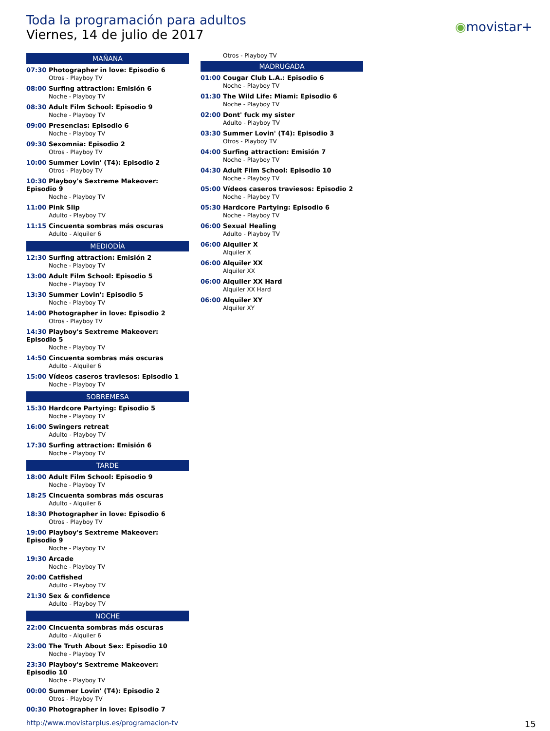Toda la programación para adultos
Viernes, 14 de julio de 2017
◉movistar+
MAÑANA
07:30 Photographer in love: Episodio 6
Otros - Playboy TV
08:00 Surfing attraction: Emisión 6
Noche - Playboy TV
08:30 Adult Film School: Episodio 9
Noche - Playboy TV
09:00 Presencias: Episodio 6
Noche - Playboy TV
09:30 Sexomnia: Episodio 2
Otros - Playboy TV
10:00 Summer Lovin' (T4): Episodio 2
Otros - Playboy TV
10:30 Playboy's Sextreme Makeover: Episodio 9
Noche - Playboy TV
11:00 Pink Slip
Adulto - Playboy TV
11:15 Cincuenta sombras más oscuras
Adulto - Alquiler 6
MEDIODÍA
12:30 Surfing attraction: Emisión 2
Noche - Playboy TV
13:00 Adult Film School: Episodio 5
Noche - Playboy TV
13:30 Summer Lovin': Episodio 5
Noche - Playboy TV
14:00 Photographer in love: Episodio 2
Otros - Playboy TV
14:30 Playboy's Sextreme Makeover: Episodio 5
Noche - Playboy TV
14:50 Cincuenta sombras más oscuras
Adulto - Alquiler 6
15:00 Vídeos caseros traviesos: Episodio 1
Noche - Playboy TV
SOBREMESA
15:30 Hardcore Partying: Episodio 5
Noche - Playboy TV
16:00 Swingers retreat
Adulto - Playboy TV
17:30 Surfing attraction: Emisión 6
Noche - Playboy TV
TARDE
18:00 Adult Film School: Episodio 9
Noche - Playboy TV
18:25 Cincuenta sombras más oscuras
Adulto - Alquiler 6
18:30 Photographer in love: Episodio 6
Otros - Playboy TV
19:00 Playboy's Sextreme Makeover: Episodio 9
Noche - Playboy TV
19:30 Arcade
Noche - Playboy TV
20:00 Catfished
Adulto - Playboy TV
21:30 Sex & confidence
Adulto - Playboy TV
NOCHE
22:00 Cincuenta sombras más oscuras
Adulto - Alquiler 6
23:00 The Truth About Sex: Episodio 10
Noche - Playboy TV
23:30 Playboy's Sextreme Makeover: Episodio 10
Noche - Playboy TV
00:00 Summer Lovin' (T4): Episodio 2
Otros - Playboy TV
00:30 Photographer in love: Episodio 7
Otros - Playboy TV
MADRUGADA
01:00 Cougar Club L.A.: Episodio 6
Noche - Playboy TV
01:30 The Wild Life: Miami: Episodio 6
Noche - Playboy TV
02:00 Dont' fuck my sister
Adulto - Playboy TV
03:30 Summer Lovin' (T4): Episodio 3
Otros - Playboy TV
04:00 Surfing attraction: Emisión 7
Noche - Playboy TV
04:30 Adult Film School: Episodio 10
Noche - Playboy TV
05:00 Vídeos caseros traviesos: Episodio 2
Noche - Playboy TV
05:30 Hardcore Partying: Episodio 6
Noche - Playboy TV
06:00 Sexual Healing
Adulto - Playboy TV
06:00 Alquiler X
Alquiler X
06:00 Alquiler XX
Alquiler XX
06:00 Alquiler XX Hard
Alquiler XX Hard
06:00 Alquiler XY
Alquiler XY
http://www.movistarplus.es/programacion-tv
15